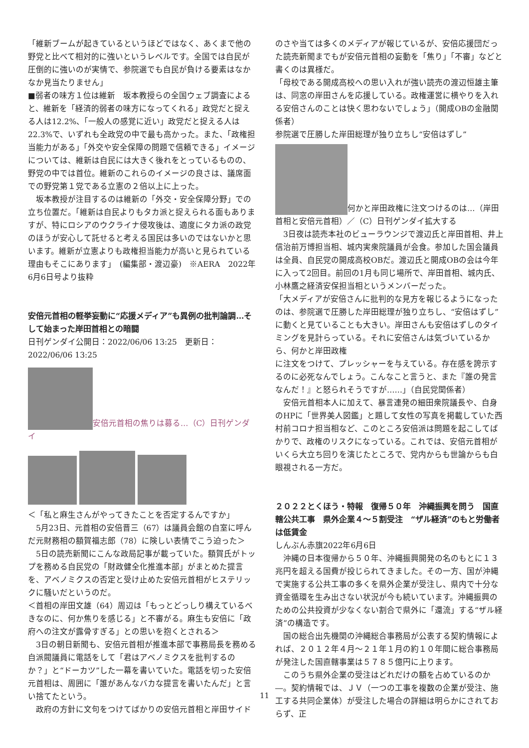「維新ブームが起きているというほどではなく、あくまで他の野党と比べて相対的に強いというレベルです。全国では自民が圧倒的に強いのが実情で、参院選でも自民が負ける要素はなかなか見当たりません」
■弱者の味方１位は維新　坂本教授らの全国ウェブ調査によると、維新を「経済的弱者の味方になってくれる」政党だと捉える人は12.2%、「一般人の感覚に近い」政党だと捉える人は22.3%で、いずれも全政党の中で最も高かった。また、「政権担当能力がある」「外交や安全保障の問題で信頼できる」イメージについては、維新は自民には大きく後れをとっているものの、野党の中では首位。維新のこれらのイメージの良さは、議席面での野党第１党である立憲の２倍以上に上った。
　坂本教授が注目するのは維新の「外交・安全保障分野」での立ち位置だ。「維新は自民よりもタカ派と捉えられる面もありますが、特にロシアのウクライナ侵攻後は、適度にタカ派の政党のほうが安心して託せると考える国民は多いのではないかと思います。維新が立憲よりも政権担当能力が高いと見られている理由もそこにあります」　(編集部・渡辺豪)　※AERA　2022年6月6日号より抜粋
安倍元首相の軽挙妄動に“応援メディア”も異例の批判論調…そして始まった岸田首相との暗闘
日刊ゲンダイ公開日：2022/06/06 13:25　更新日：2022/06/06 13:25
安倍元首相の焦りは募る…（C）日刊ゲンダイ
＜「私と麻生さんがやってきたことを否定するんですか」
　5月23日、元首相の安倍晋三（67）は議員会館の自室に呼んだ元財務相の額賀福志郎（78）に険しい表情でこう迫った＞
　5日の読売新聞にこんな政局記事が載っていた。額賀氏がトップを務める自民党の「財政健全化推進本部」がまとめた提言を、アベノミクスの否定と受け止めた安倍元首相がヒステリックに騒いだというのだ。
＜首相の岸田文雄（64）周辺は「もっとどっしり構えているべきなのに、何か焦りを感じる」と不審がる。麻生も安倍に「政府への注文が露骨すぎる」との思いを抱くとされる＞
　3日の朝日新聞も、安倍元首相が推進本部で事務局長を務める自派閥議員に電話をして「君はアベノミクスを批判するのか？」と“ドーカツ”した一幕を書いていた。電話を切った安倍元首相は、周囲に「誰があんなバカな提言を書いたんだ」と言い捨てたという。
　政府の方針に文句をつけてばかりの安倍元首相と岸田サイド
のさや当ては多くのメディアが報じているが、安倍応援団だった読売新聞までもが安倍元首相の妄動を「焦り」「不審」などと書くのは異様だ。
「母校である開成高校への思い入れが強い読売の渡辺恒雄主筆は、同窓の岸田さんを応援している。政権運営に横やりを入れる安倍さんのことは快く思わないでしょう」（開成OBの金融関係者）
参院選で圧勝した岸田総理が独り立ちし“安倍はずし”
何かと岸田政権に注文つけるのは…（岸田首相と安倍元首相）／（C）日刊ゲンダイ拡大する
　3日夜は読売本社のビューラウンジで渡辺氏と岸田首相、井上信治前万博担当相、城内実衆院議員が会食。参加した国会議員は全員、自民党の開成高校OBだ。渡辺氏と開成OBの会は今年に入って2回目。前回の1月も同じ場所で、岸田首相、城内氏、小林鷹之経済安保担当相というメンバーだった。
「大メディアが安倍さんに批判的な見方を報じるようになったのは、参院選で圧勝した岸田総理が独り立ちし、“安倍はずし”に動くと見ていることも大きい。岸田さんも安倍はずしのタイミングを見計らっている。それに安倍さんは気づいているから、何かと岸田政権
に注文をつけて、プレッシャーを与えている。存在感を誇示するのに必死なんでしょう。こんなこと言うと、また『誰の発言なんだ！』と怒られそうですが……」（自民党関係者）
　安倍元首相本人に加えて、暴言連発の細田衆院議長や、自身のHPに「世界美人図鑑」と題して女性の写真を掲載していた西村前コロナ担当相など、このところ安倍派は問題を起こしてばかりで、政権のリスクになっている。これでは、安倍元首相がいくら大立ち回りを演じたところで、党内からも世論からも白眼視される一方だ。
２０２２とくほう・特報　復帰５０年　沖縄振興を問う　国直轄公共工事　県外企業４～５割受注　“ザル経済”のもと労働者は低賃金
しんぶん赤旗2022年6月6日
　沖縄の日本復帰から５０年、沖縄振興開発の名のもとに１３兆円を超える国費が投じられてきました。その一方、国が沖縄で実施する公共工事の多くを県外企業が受注し、県内で十分な資金循環を生み出さない状況が今も続いています。沖縄振興のための公共投資が少なくない割合で県外に「還流」する“ザル経済”の構造です。
　国の総合出先機関の沖縄総合事務局が公表する契約情報によれば、２０１２年４月～２１年１月の約１０年間に総合事務局が発注した国直轄事業は５７８５億円に上ります。
　このうち県外企業の受注はどれだけの額を占めているのか―。契約情報では、ＪＶ（一つの工事を複数の企業が受注、施工する共同企業体）が受注した場合の詳細は明らかにされておらず、正
11